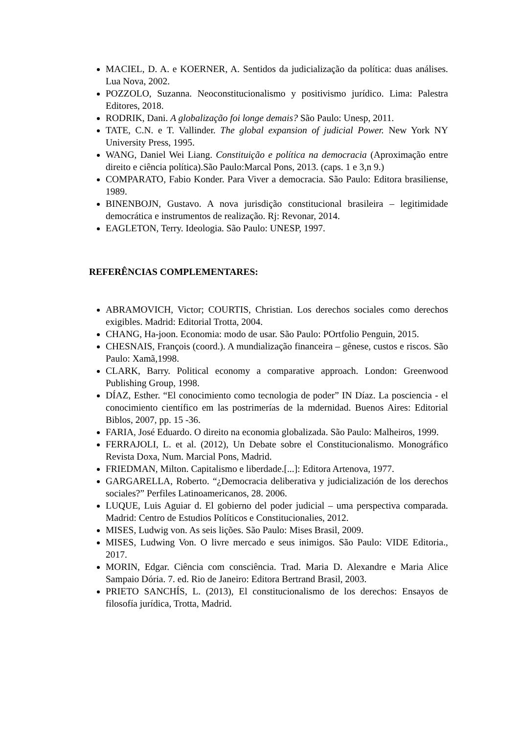MACIEL, D. A. e KOERNER, A. Sentidos da judicialização da política: duas análises. Lua Nova, 2002.
POZZOLO, Suzanna. Neoconstitucionalismo y positivismo jurídico. Lima: Palestra Editores, 2018.
RODRIK, Dani. A globalização foi longe demais? São Paulo: Unesp, 2011.
TATE, C.N. e T. Vallinder. The global expansion of judicial Power. New York NY University Press, 1995.
WANG, Daniel Wei Liang. Constituição e política na democracia (Aproximação entre direito e ciência política).São Paulo:Marcal Pons, 2013. (caps. 1 e 3,n 9.)
COMPARATO, Fabio Konder. Para Viver a democracia. São Paulo: Editora brasiliense, 1989.
BINENBOJN, Gustavo. A nova jurisdição constitucional brasileira – legitimidade democrática e instrumentos de realização. Rj: Revonar, 2014.
EAGLETON, Terry. Ideologia. São Paulo: UNESP, 1997.
REFERÊNCIAS COMPLEMENTARES:
ABRAMOVICH, Victor; COURTIS, Christian. Los derechos sociales como derechos exigibles. Madrid: Editorial Trotta, 2004.
CHANG, Ha-joon. Economia: modo de usar. São Paulo: POrtfolio Penguin, 2015.
CHESNAIS, François (coord.). A mundialização financeira – gênese, custos e riscos. São Paulo: Xamã,1998.
CLARK, Barry. Political economy a comparative approach. London: Greenwood Publishing Group, 1998.
DÍAZ, Esther. “El conocimiento como tecnologia de poder” IN Díaz. La posciencia - el conocimiento científico em las postrimerías de la mdernidad. Buenos Aires: Editorial Biblos, 2007, pp. 15 -36.
FARIA, José Eduardo. O direito na economia globalizada. São Paulo: Malheiros, 1999.
FERRAJOLI, L. et al. (2012), Un Debate sobre el Constitucionalismo. Monográfico Revista Doxa, Num. Marcial Pons, Madrid.
FRIEDMAN, Milton. Capitalismo e liberdade.[...]: Editora Artenova, 1977.
GARGARELLA, Roberto. “¿Democracia deliberativa y judicialización de los derechos sociales?” Perfiles Latinoamericanos, 28. 2006.
LUQUE, Luis Aguiar d. El gobierno del poder judicial – uma perspectiva comparada. Madrid: Centro de Estudios Políticos e Constitucionalies, 2012.
MISES, Ludwig von. As seis lições. São Paulo: Mises Brasil, 2009.
MISES, Ludwing Von. O livre mercado e seus inimigos. São Paulo: VIDE Editoria., 2017.
MORIN, Edgar. Ciência com consciência. Trad. Maria D. Alexandre e Maria Alice Sampaio Dória. 7. ed. Rio de Janeiro: Editora Bertrand Brasil, 2003.
PRIETO SANCHÍS, L. (2013), El constitucionalismo de los derechos: Ensayos de filosofía jurídica, Trotta, Madrid.